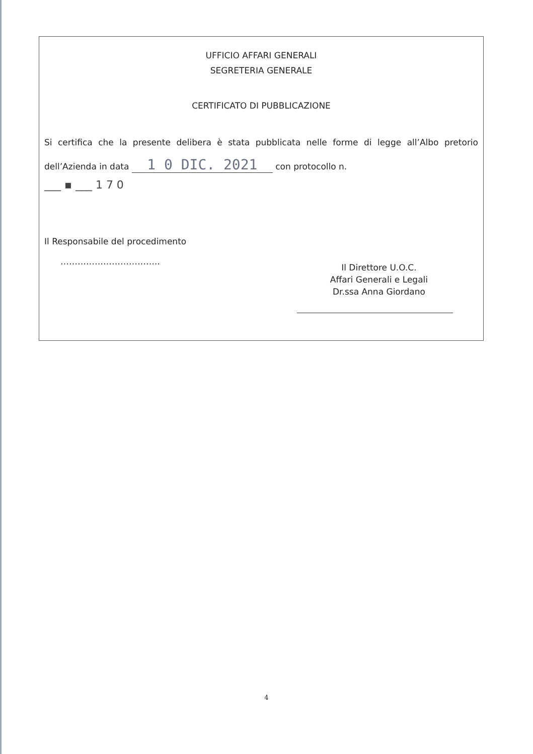UFFICIO AFFARI GENERALI
SEGRETERIA GENERALE
CERTIFICATO DI PUBBLICAZIONE
Si certifica che la presente delibera è stata pubblicata nelle forme di legge all’Albo pretorio dell’Azienda in data 1 0 DIC. 2021 con protocollo n.
___ ▪ ___ 1 7 0
Il Responsabile del procedimento
……………………………..
Il Direttore U.O.C.
Affari Generali e Legali
Dr.ssa Anna Giordano
4